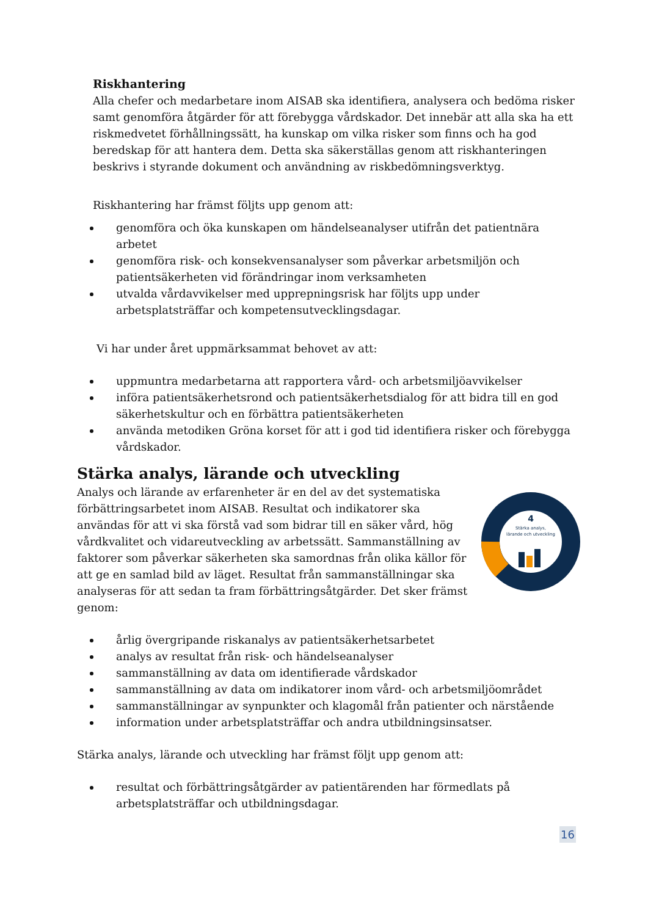Riskhantering
Alla chefer och medarbetare inom AISAB ska identifiera, analysera och bedöma risker samt genomföra åtgärder för att förebygga vårdskador. Det innebär att alla ska ha ett riskmedvetet förhållningssätt, ha kunskap om vilka risker som finns och ha god beredskap för att hantera dem. Detta ska säkerställas genom att riskhanteringen beskrivs i styrande dokument och användning av riskbedömningsverktyg.
Riskhantering har främst följts upp genom att:
genomföra och öka kunskapen om händelseanalyser utifrån det patientnära arbetet
genomföra risk- och konsekvensanalyser som påverkar arbetsmiljön och patientsäkerheten vid förändringar inom verksamheten
utvalda vårdavvikelser med upprepningsrisk har följts upp under arbetsplatsträffar och kompetensutvecklingsdagar.
Vi har under året uppmärksammat behovet av att:
uppmuntra medarbetarna att rapportera vård- och arbetsmiljöavvikelser
införa patientsäkerhetsrond och patientsäkerhetsdialog för att bidra till en god säkerhetskultur och en förbättra patientsäkerheten
använda metodiken Gröna korset för att i god tid identifiera risker och förebygga vårdskador.
Stärka analys, lärande och utveckling
4
Stärka analys,
lärande och utveckling
Analys och lärande av erfarenheter är en del av det systematiska förbättringsarbetet inom AISAB. Resultat och indikatorer ska användas för att vi ska förstå vad som bidrar till en säker vård, hög vårdkvalitet och vidareutveckling av arbetssätt. Sammanställning av faktorer som påverkar säkerheten ska samordnas från olika källor för att ge en samlad bild av läget. Resultat från sammanställningar ska analyseras för att sedan ta fram förbättringsåtgärder. Det sker främst genom:
årlig övergripande riskanalys av patientsäkerhetsarbetet
analys av resultat från risk- och händelseanalyser
sammanställning av data om identifierade vårdskador
sammanställning av data om indikatorer inom vård- och arbetsmiljöområdet
sammanställningar av synpunkter och klagomål från patienter och närstående
information under arbetsplatsträffar och andra utbildningsinsatser.
Stärka analys, lärande och utveckling har främst följt upp genom att:
resultat och förbättringsåtgärder av patientärenden har förmedlats på arbetsplatsträffar och utbildningsdagar.
16